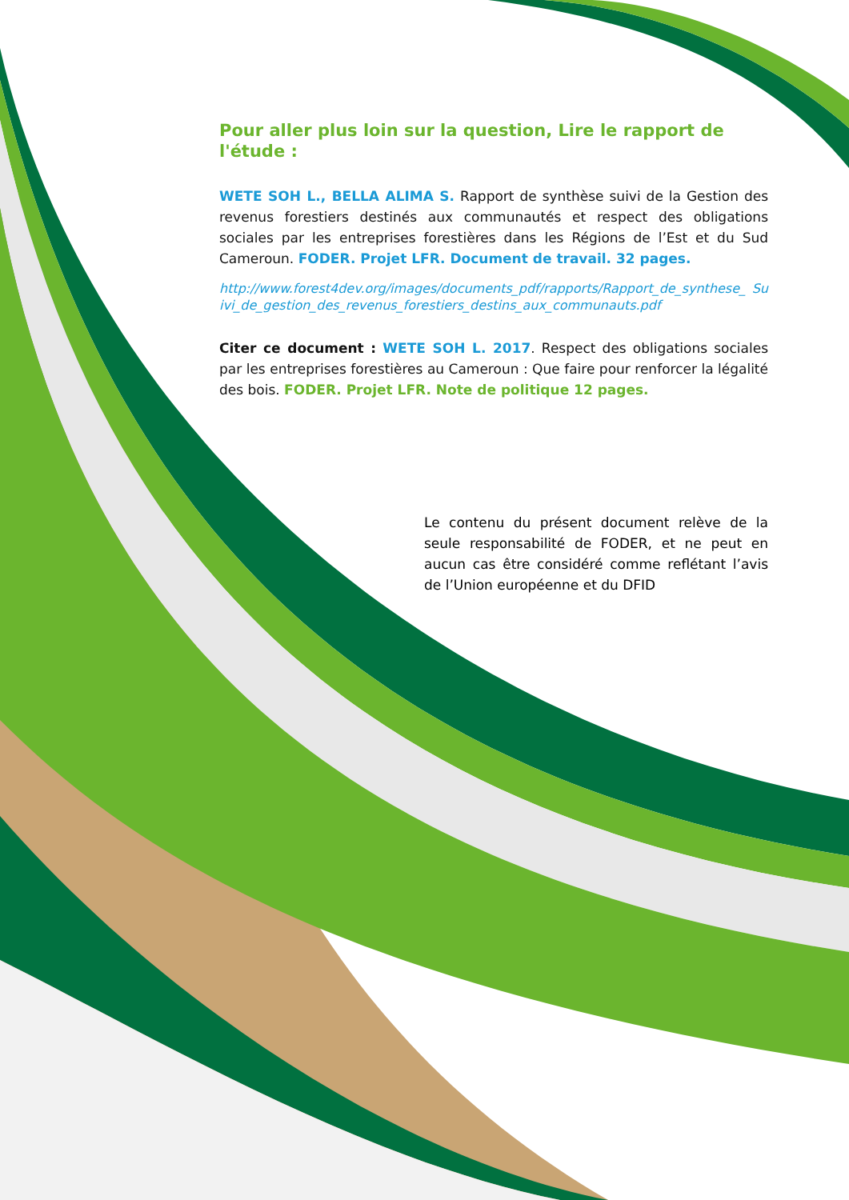Pour aller plus loin sur la question, Lire le rapport de l'étude :
WETE SOH L., BELLA ALIMA S. Rapport de synthèse suivi de la Gestion des revenus forestiers destinés aux communautés et respect des obligations sociales par les entreprises forestières dans les Régions de l’Est et du Sud Cameroun. FODER. Projet LFR. Document de travail. 32 pages.
http://www.forest4dev.org/images/documents_pdf/rapports/Rapport_de_synthese_ Suivi_de_gestion_des_revenus_forestiers_destins_aux_communauts.pdf
Citer ce document : WETE SOH L. 2017. Respect des obligations sociales par les entreprises forestières au Cameroun : Que faire pour renforcer la légalité des bois. FODER. Projet LFR. Note de politique 12 pages.
Le contenu du présent document relève de la seule responsabilité de FODER, et ne peut en aucun cas être considéré comme reflétant l’avis de l’Union européenne et du DFID